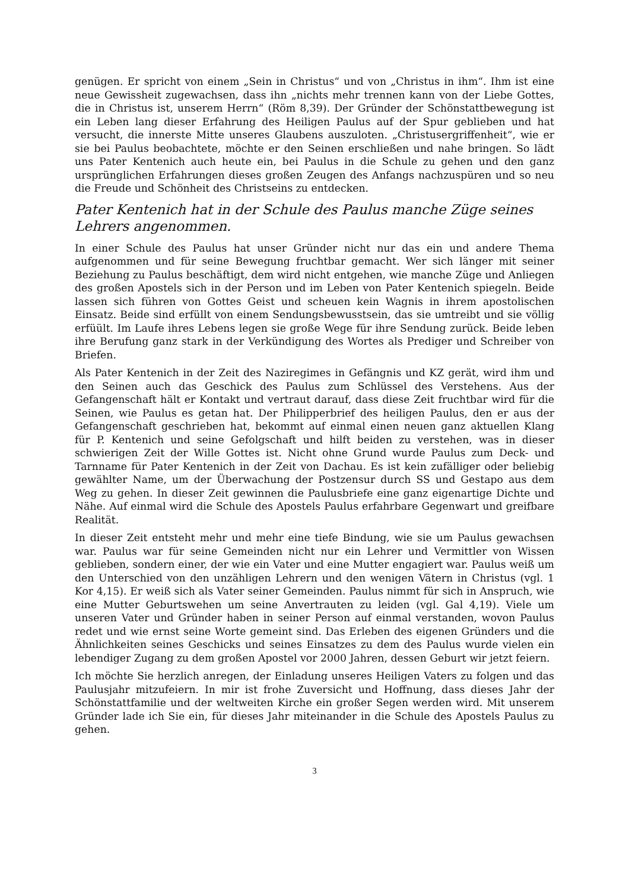genügen. Er spricht von einem „Sein in Christus“ und von „Christus in ihm“. Ihm ist eine neue Gewissheit zugewachsen, dass ihn „nichts mehr trennen kann von der Liebe Gottes, die in Christus ist, unserem Herrn“ (Röm 8,39). Der Gründer der Schönstattbewegung ist ein Leben lang dieser Erfahrung des Heiligen Paulus auf der Spur geblieben und hat versucht, die innerste Mitte unseres Glaubens auszuloten. „Christusergriffenheit“, wie er sie bei Paulus beobachtete, möchte er den Seinen erschließen und nahe bringen. So lädt uns Pater Kentenich auch heute ein, bei Paulus in die Schule zu gehen und den ganz ursprünglichen Erfahrungen dieses großen Zeugen des Anfangs nachzuspüren und so neu die Freude und Schönheit des Christseins zu entdecken.
Pater Kentenich hat in der Schule des Paulus manche Züge seines Lehrers angenommen.
In einer Schule des Paulus hat unser Gründer nicht nur das ein und andere Thema aufgenommen und für seine Bewegung fruchtbar gemacht. Wer sich länger mit seiner Beziehung zu Paulus beschäftigt, dem wird nicht entgehen, wie manche Züge und Anliegen des großen Apostels sich in der Person und im Leben von Pater Kentenich spiegeln. Beide lassen sich führen von Gottes Geist und scheuen kein Wagnis in ihrem apostolischen Einsatz. Beide sind erfüllt von einem Sendungsbewusstsein, das sie umtreibt und sie völlig erfüült. Im Laufe ihres Lebens legen sie große Wege für ihre Sendung zurück. Beide leben ihre Berufung ganz stark in der Verkündigung des Wortes als Prediger und Schreiber von Briefen.
Als Pater Kentenich in der Zeit des Naziregimes in Gefängnis und KZ gerät, wird ihm und den Seinen auch das Geschick des Paulus zum Schlüssel des Verstehens. Aus der Gefangenschaft hält er Kontakt und vertraut darauf, dass diese Zeit fruchtbar wird für die Seinen, wie Paulus es getan hat. Der Philipperbrief des heiligen Paulus, den er aus der Gefangenschaft geschrieben hat, bekommt auf einmal einen neuen ganz aktuellen Klang für P. Kentenich und seine Gefolgschaft und hilft beiden zu verstehen, was in dieser schwierigen Zeit der Wille Gottes ist. Nicht ohne Grund wurde Paulus zum Deck- und Tarnname für Pater Kentenich in der Zeit von Dachau. Es ist kein zufälliger oder beliebig gewählter Name, um der Überwachung der Postzensur durch SS und Gestapo aus dem Weg zu gehen. In dieser Zeit gewinnen die Paulusbriefe eine ganz eigenartige Dichte und Nähe. Auf einmal wird die Schule des Apostels Paulus erfahrbare Gegenwart und greifbare Realität.
In dieser Zeit entsteht mehr und mehr eine tiefe Bindung, wie sie um Paulus gewachsen war. Paulus war für seine Gemeinden nicht nur ein Lehrer und Vermittler von Wissen geblieben, sondern einer, der wie ein Vater und eine Mutter engagiert war. Paulus weiß um den Unterschied von den unzähligen Lehrern und den wenigen Vätern in Christus (vgl. 1 Kor 4,15). Er weiß sich als Vater seiner Gemeinden. Paulus nimmt für sich in Anspruch, wie eine Mutter Geburtswehen um seine Anvertrauten zu leiden (vgl. Gal 4,19). Viele um unseren Vater und Gründer haben in seiner Person auf einmal verstanden, wovon Paulus redet und wie ernst seine Worte gemeint sind. Das Erleben des eigenen Gründers und die Ähnlichkeiten seines Geschicks und seines Einsatzes zu dem des Paulus wurde vielen ein lebendiger Zugang zu dem großen Apostel vor 2000 Jahren, dessen Geburt wir jetzt feiern.
Ich möchte Sie herzlich anregen, der Einladung unseres Heiligen Vaters zu folgen und das Paulusjahr mitzufeiern. In mir ist frohe Zuversicht und Hoffnung, dass dieses Jahr der Schönstattfamilie und der weltweiten Kirche ein großer Segen werden wird. Mit unserem Gründer lade ich Sie ein, für dieses Jahr miteinander in die Schule des Apostels Paulus zu gehen.
3